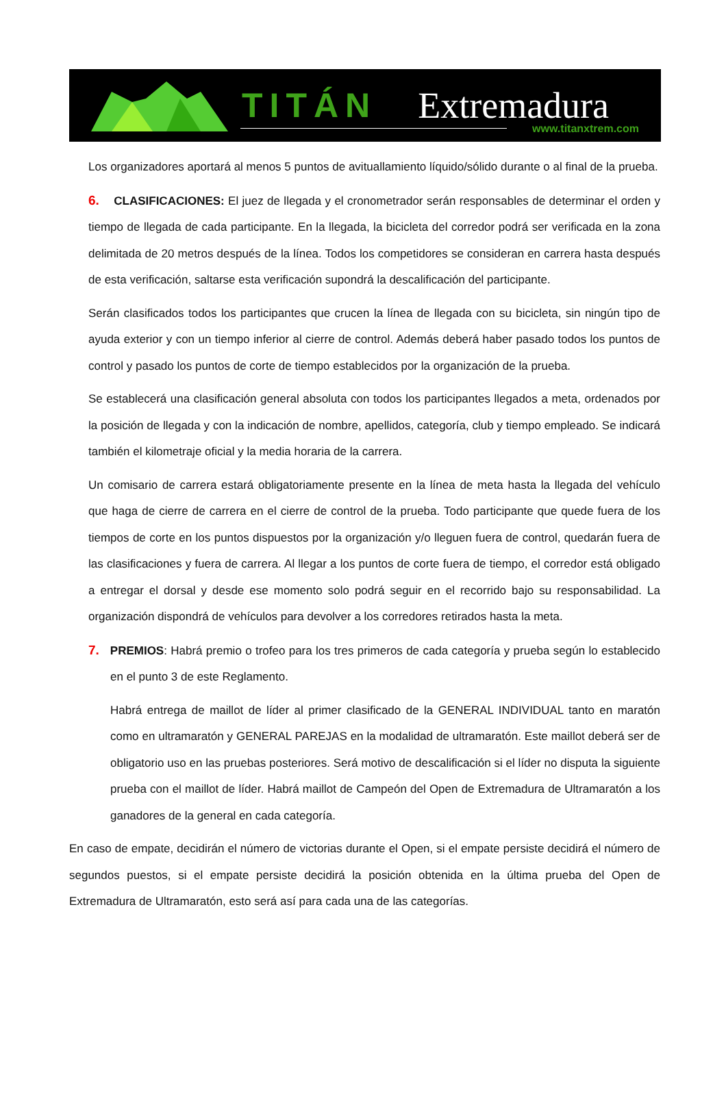TITÁN Extremadura
www.titanxtrem.com
Los organizadores aportará al menos 5 puntos de avituallamiento líquido/sólido durante o al final de la prueba.
6. CLASIFICACIONES: El juez de llegada y el cronometrador serán responsables de determinar el orden y tiempo de llegada de cada participante. En la llegada, la bicicleta del corredor podrá ser verificada en la zona delimitada de 20 metros después de la línea. Todos los competidores se consideran en carrera hasta después de esta verificación, saltarse esta verificación supondrá la descalificación del participante.
Serán clasificados todos los participantes que crucen la línea de llegada con su bicicleta, sin ningún tipo de ayuda exterior y con un tiempo inferior al cierre de control. Además deberá haber pasado todos los puntos de control y pasado los puntos de corte de tiempo establecidos por la organización de la prueba.
Se establecerá una clasificación general absoluta con todos los participantes llegados a meta, ordenados por la posición de llegada y con la indicación de nombre, apellidos, categoría, club y tiempo empleado. Se indicará también el kilometraje oficial y la media horaria de la carrera.
Un comisario de carrera estará obligatoriamente presente en la línea de meta hasta la llegada del vehículo que haga de cierre de carrera en el cierre de control de la prueba. Todo participante que quede fuera de los tiempos de corte en los puntos dispuestos por la organización y/o lleguen fuera de control, quedarán fuera de las clasificaciones y fuera de carrera. Al llegar a los puntos de corte fuera de tiempo, el corredor está obligado a entregar el dorsal y desde ese momento solo podrá seguir en el recorrido bajo su responsabilidad. La organización dispondrá de vehículos para devolver a los corredores retirados hasta la meta.
7. PREMIOS: Habrá premio o trofeo para los tres primeros de cada categoría y prueba según lo establecido en el punto 3 de este Reglamento.
Habrá entrega de maillot de líder al primer clasificado de la GENERAL INDIVIDUAL tanto en maratón como en ultramaratón y GENERAL PAREJAS en la modalidad de ultramaratón. Este maillot deberá ser de obligatorio uso en las pruebas posteriores. Será motivo de descalificación si el líder no disputa la siguiente prueba con el maillot de líder. Habrá maillot de Campeón del Open de Extremadura de Ultramaratón a los ganadores de la general en cada categoría.
En caso de empate, decidirán el número de victorias durante el Open, si el empate persiste decidirá el número de segundos puestos, si el empate persiste decidirá la posición obtenida en la última prueba del Open de Extremadura de Ultramaratón, esto será así para cada una de las categorías.